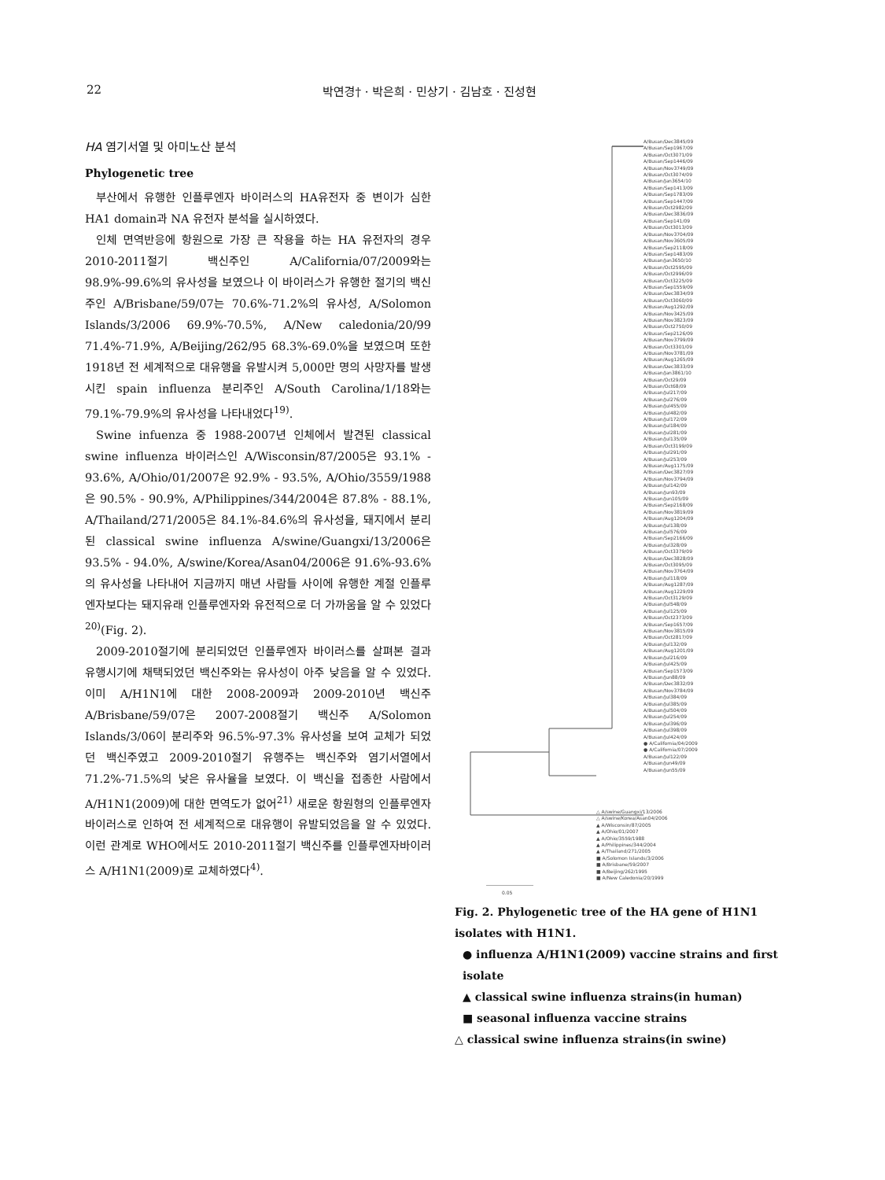22 박연경† · 박은희 · 민상기 · 김남호 · 진성현
HA 염기서열 및 아미노산 분석
Phylogenetic tree
부산에서 유행한 인플루엔자 바이러스의 HA유전자 중 변이가 심한 HA1 domain과 NA 유전자 분석을 실시하였다.
인체 면역반응에 항원으로 가장 큰 작용을 하는 HA 유전자의 경우 2010-2011절기 백신주인 A/California/07/2009와는 98.9%-99.6%의 유사성을 보였으나 이 바이러스가 유행한 절기의 백신 주인 A/Brisbane/59/07는 70.6%-71.2%의 유사성, A/Solomon Islands/3/2006 69.9%-70.5%, A/New caledonia/20/99 71.4%-71.9%, A/Beijing/262/95 68.3%-69.0%을 보였으며 또한 1918년 전 세계적으로 대유행을 유발시켜 5,000만 명의 사망자를 발생시킨 spain influenza 분리주인 A/South Carolina/1/18와는 79.1%-79.9%의 유사성을 나타내었다<sup>19)</sup>.
Swine infuenza 중 1988-2007년 인체에서 발견된 classical swine influenza 바이러스인 A/Wisconsin/87/2005은 93.1% - 93.6%, A/Ohio/01/2007은 92.9% - 93.5%, A/Ohio/3559/1988은 90.5% - 90.9%, A/Philippines/344/2004은 87.8% - 88.1%, A/Thailand/271/2005은 84.1%-84.6%의 유사성을, 돼지에서 분리된 classical swine influenza A/swine/Guangxi/13/2006은 93.5% - 94.0%, A/swine/Korea/Asan04/2006은 91.6%-93.6%의 유사성을 나타내어 지금까지 매년 사람들 사이에 유행한 계절 인플루엔자보다는 돼지유래 인플루엔자와 유전적으로 더 가까움을 알 수 있었다<sup>20)</sup>(Fig. 2).
2009-2010절기에 분리되었던 인플루엔자 바이러스를 살펴본 결과 유행시기에 채택되었던 백신주와는 유사성이 아주 낮음을 알 수 있었다. 이미 A/H1N1에 대한 2008-2009과 2009-2010년 백신주 A/Brisbane/59/07은 2007-2008절기 백신주 A/Solomon Islands/3/06이 분리주와 96.5%-97.3% 유사성을 보여 교체가 되었던 백신주였고 2009-2010절기 유행주는 백신주와 염기서열에서 71.2%-71.5%의 낮은 유사율을 보였다. 이 백신을 접종한 사람에서 A/H1N1(2009)에 대한 면역도가 없어<sup>21)</sup> 새로운 항원형의 인플루엔자 바이러스로 인하여 전 세계적으로 대유행이 유발되었음을 알 수 있었다. 이런 관계로 WHO에서도 2010-2011절기 백신주를 인플루엔자바이러스 A/H1N1(2009)로 교체하였다<sup>4)</sup>.
A/Busan/Dec3845/09
A/Busan/Sep1967/09
A/Busan/Oct3071/09
A/Busan/Sep1446/09
A/Busan/Nov3749/09
A/Busan/Oct3074/09
A/Busan/Jan3654/10
A/Busan/Sep1413/09
A/Busan/Sep1783/09
A/Busan/Sep1447/09
A/Busan/Oct2982/09
A/Busan/Dec3836/09
A/Busan/Sep141/09
A/Busan/Oct3013/09
A/Busan/Nov3704/09
A/Busan/Nov3605/09
A/Busan/Sep2118/09
A/Busan/Sep1483/09
A/Busan/Jan3650/10
A/Busan/Oct2595/09
A/Busan/Oct2996/09
A/Busan/Oct3225/09
A/Busan/Sep1559/09
A/Busan/Dec3834/09
A/Busan/Oct3060/09
A/Busan/Aug1292/09
A/Busan/Nov3425/09
A/Busan/Nov3823/09
A/Busan/Oct2750/09
A/Busan/Sep2126/09
A/Busan/Nov3799/09
A/Busan/Oct3301/09
A/Busan/Nov3781/09
A/Busan/Aug1265/09
A/Busan/Dec3833/09
A/Busan/Jan3861/10
A/Busan/Oct29/09
A/Busan/Oct68/09
A/Busan/Jul217/09
A/Busan/Jul276/09
A/Busan/Jul455/09
A/Busan/Jul482/09
A/Busan/Jul172/09
A/Busan/Jul184/09
A/Busan/Jul281/09
A/Busan/Jul135/09
A/Busan/Oct3199/09
A/Busan/Jul291/09
A/Busan/Jul253/09
A/Busan/Aug1175/09
A/Busan/Dec3827/09
A/Busan/Nov3794/09
A/Busan/Jul142/09
A/Busan/Jun93/09
A/Busan/Jun105/09
A/Busan/Sep2168/09
A/Busan/Nov3819/09
A/Busan/Aug1204/09
A/Busan/Jul138/09
A/Busan/Jul576/09
A/Busan/Sep2166/09
A/Busan/Jul328/09
A/Busan/Oct3379/09
A/Busan/Dec3828/09
A/Busan/Oct3095/09
A/Busan/Nov3764/09
A/Busan/Jul118/09
A/Busan/Aug1287/09
A/Busan/Aug1229/09
A/Busan/Oct3129/09
A/Busan/Jul548/09
A/Busan/Jul125/09
A/Busan/Oct2373/09
A/Busan/Sep1657/09
A/Busan/Nov3815/09
A/Busan/Oct2817/09
A/Busan/Jul132/09
A/Busan/Aug1201/09
A/Busan/Jul216/09
A/Busan/Jul425/09
A/Busan/Sep1573/09
A/Busan/Jun88/09
A/Busan/Dec3832/09
A/Busan/Nov3784/09
A/Busan/Jul384/09
A/Busan/Jul385/09
A/Busan/Jul504/09
A/Busan/Jul254/09
A/Busan/Jul396/09
A/Busan/Jul398/09
A/Busan/Jul424/09
● A/California/04/2009
● A/California/07/2009
A/Busan/Jul122/09
A/Busan/Jun49/09
A/Busan/Jun55/09
△ A/swine/Guangxi/13/2006
△ A/swine/Korea/Asan04/2006
▲ A/Wisconsin/87/2005
▲ A/Ohio/01/2007
▲ A/Ohio/3559/1988
▲ A/Philippines/344/2004
▲ A/Thailand/271/2005
■ A/Solomon Islands/3/2006
■ A/Brisbane/59/2007
■ A/Beijing/262/1995
■ A/New Caledonia/20/1999
0.05
Fig. 2. Phylogenetic tree of the HA gene of H1N1 isolates with H1N1.
● influenza A/H1N1(2009) vaccine strains and first isolate
▲ classical swine influenza strains(in human)
■ seasonal influenza vaccine strains
△ classical swine influenza strains(in swine)